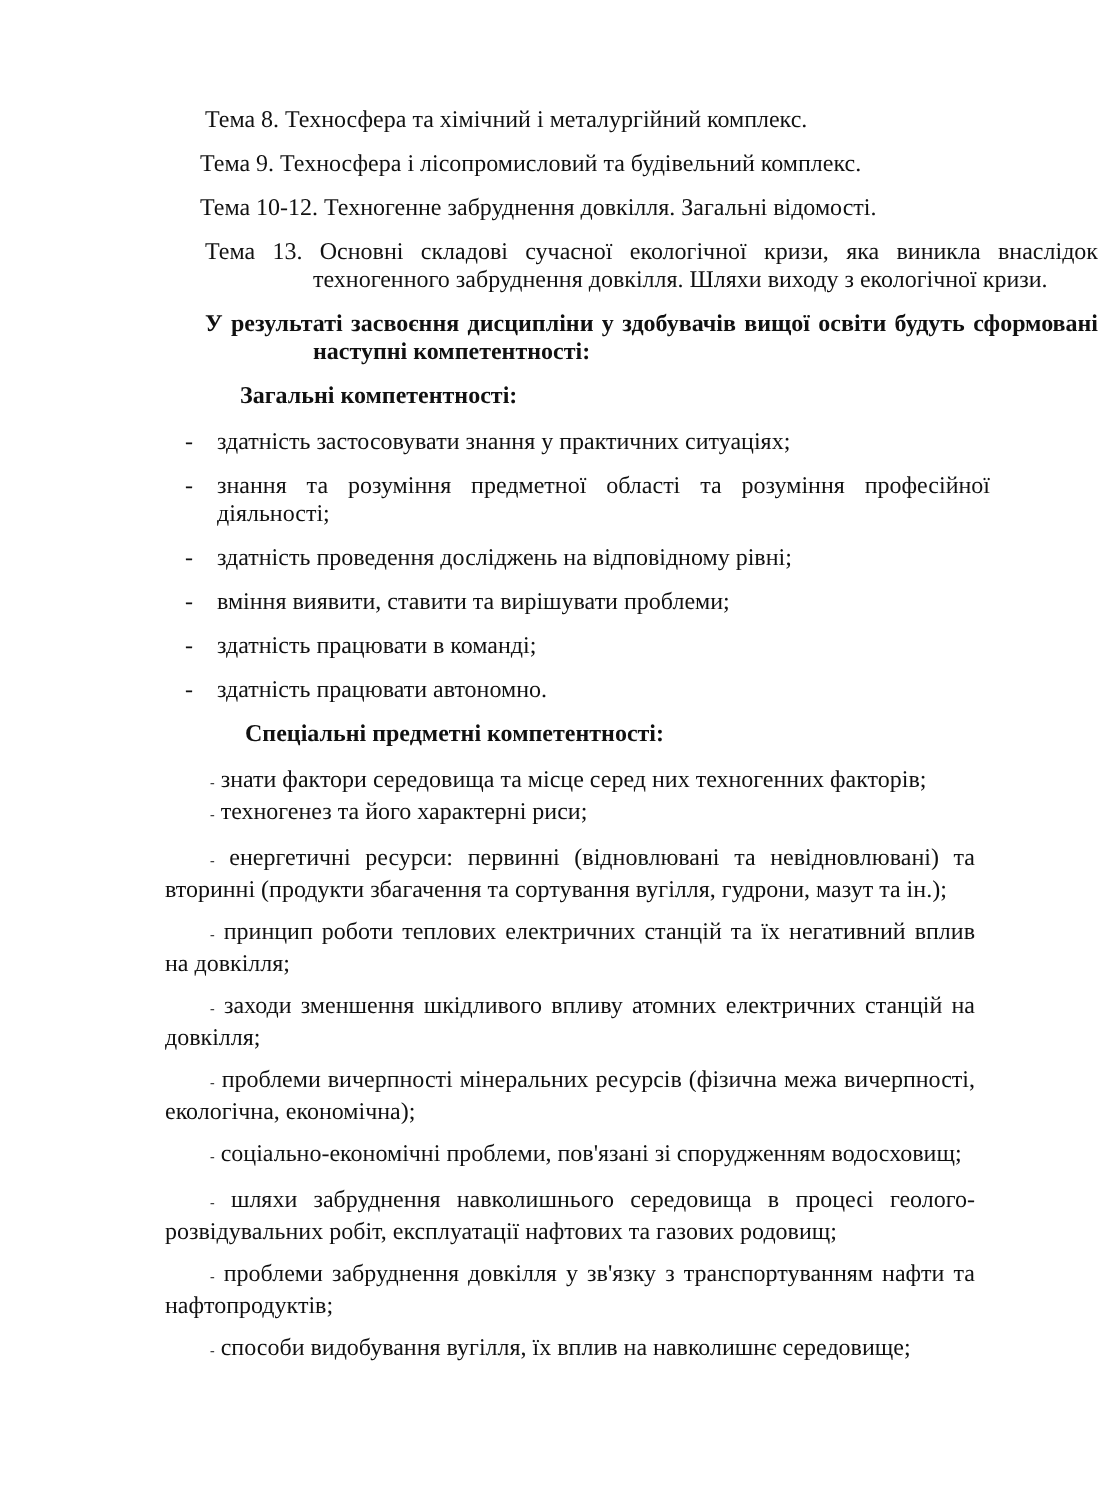Тема 8. Техносфера та хімічний і металургійний комплекс.
Тема 9. Техносфера і лісопромисловий та будівельний комплекс.
Тема 10-12. Техногенне забруднення довкілля. Загальні відомості.
Тема 13. Основні складові сучасної екологічної кризи, яка виникла внаслідок техногенного забруднення довкілля. Шляхи виходу з екологічної кризи.
У результаті засвоєння дисципліни у здобувачів вищої освіти будуть сформовані наступні компетентності:
Загальні компетентності:
- здатність застосовувати знання у практичних ситуаціях;
- знання та розуміння предметної області та розуміння професійної діяльності;
- здатність проведення досліджень на відповідному рівні;
- вміння виявити, ставити та вирішувати проблеми;
- здатність працювати в команді;
- здатність працювати автономно.
Спеціальні предметні компетентності:
- знати фактори середовища та місце серед них техногенних факторів;
- техногенез та його характерні риси;
- енергетичні ресурси: первинні (відновлювані та невідновлювані) та вторинні (продукти збагачення та сортування вугілля, гудрони, мазут та ін.);
- принцип роботи теплових електричних станцій та їх негативний вплив на довкілля;
- заходи зменшення шкідливого впливу атомних електричних станцій на довкілля;
- проблеми вичерпності мінеральних ресурсів (фізична межа вичерпності, екологічна, економічна);
- соціально-економічні проблеми, пов'язані зі спорудженням водосховищ;
- шляхи забруднення навколишнього середовища в процесі геолого-розвідувальних робіт, експлуатації нафтових та газових родовищ;
- проблеми забруднення довкілля у зв'язку з транспортуванням нафти та нафтопродуктів;
- способи видобування вугілля, їх вплив на навколишнє середовище;